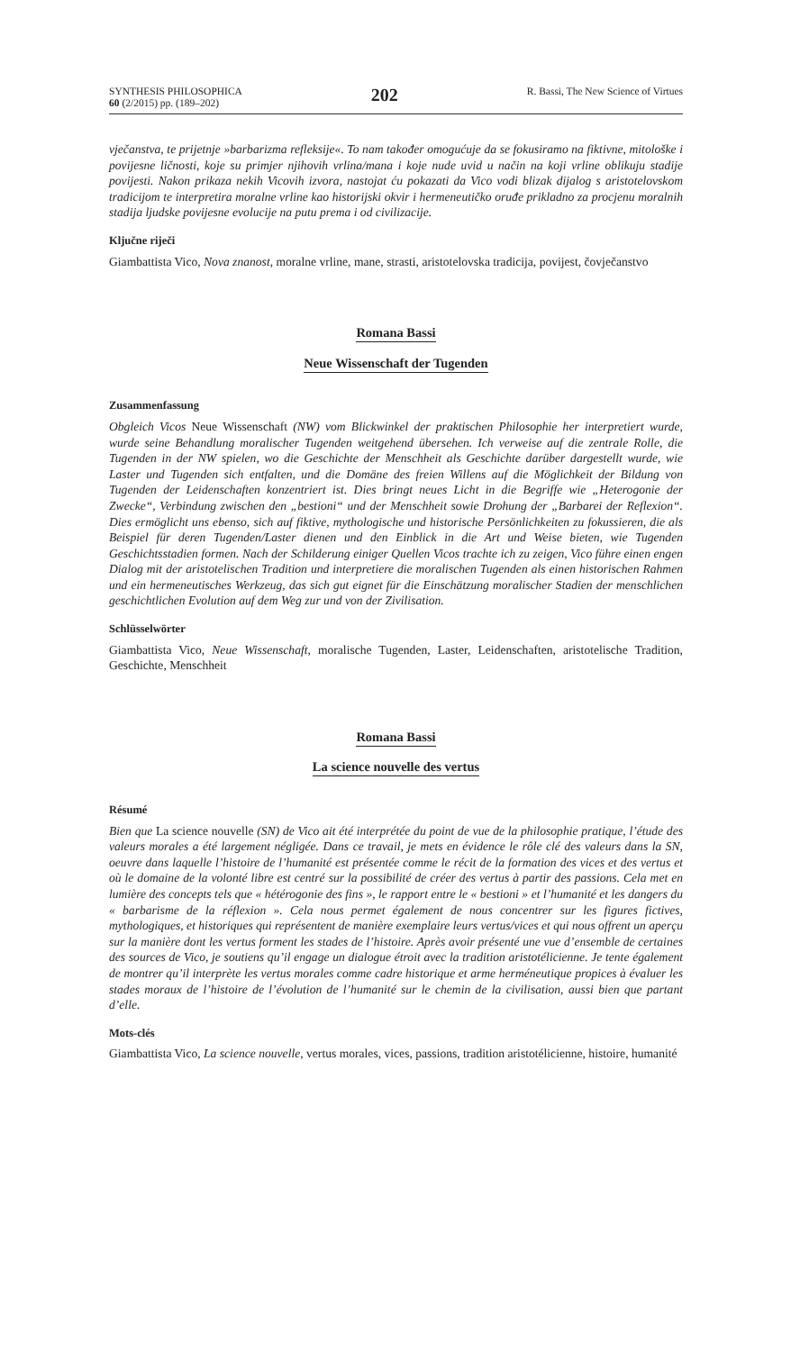SYNTHESIS PHILOSOPHICA
60 (2/2015) pp. (189–202)
202
R. Bassi, The New Science of Virtues
vječanstva, te prijetnje »barbarizma refleksije«. To nam također omogućuje da se fokusiramo na fiktivne, mitološke i povijesne ličnosti, koje su primjer njihovih vrlina/mana i koje nude uvid u način na koji vrline oblikuju stadije povijesti. Nakon prikaza nekih Vicovih izvora, nastojat ću pokazati da Vico vodi blizak dijalog s aristotelovskom tradicijom te interpretira moralne vrline kao historijski okvir i hermeneutičko oruđe prikladno za procjenu moralnih stadija ljudske povijesne evolucije na putu prema i od civilizacije.
Ključne riječi
Giambattista Vico, Nova znanost, moralne vrline, mane, strasti, aristotelovska tradicija, povijest, čovječanstvo
Romana Bassi
Neue Wissenschaft der Tugenden
Zusammenfassung
Obgleich Vicos Neue Wissenschaft (NW) vom Blickwinkel der praktischen Philosophie her interpretiert wurde, wurde seine Behandlung moralischer Tugenden weitgehend übersehen. Ich verweise auf die zentrale Rolle, die Tugenden in der NW spielen, wo die Geschichte der Menschheit als Geschichte darüber dargestellt wurde, wie Laster und Tugenden sich entfalten, und die Domäne des freien Willens auf die Möglichkeit der Bildung von Tugenden der Leidenschaften konzentriert ist. Dies bringt neues Licht in die Begriffe wie „Heterogonie der Zwecke“, Verbindung zwischen den „bestioni“ und der Menschheit sowie Drohung der „Barbarei der Reflexion“. Dies ermöglicht uns ebenso, sich auf fiktive, mythologische und historische Persönlichkeiten zu fokussieren, die als Beispiel für deren Tugenden/Laster dienen und den Einblick in die Art und Weise bieten, wie Tugenden Geschichtsstadien formen. Nach der Schilderung einiger Quellen Vicos trachte ich zu zeigen, Vico führe einen engen Dialog mit der aristotelischen Tradition und interpretiere die moralischen Tugenden als einen historischen Rahmen und ein hermeneutisches Werkzeug, das sich gut eignet für die Einschätzung moralischer Stadien der menschlichen geschichtlichen Evolution auf dem Weg zur und von der Zivilisation.
Schlüsselwörter
Giambattista Vico, Neue Wissenschaft, moralische Tugenden, Laster, Leidenschaften, aristotelische Tradition, Geschichte, Menschheit
Romana Bassi
La science nouvelle des vertus
Résumé
Bien que La science nouvelle (SN) de Vico ait été interprétée du point de vue de la philosophie pratique, l’étude des valeurs morales a été largement négligée. Dans ce travail, je mets en évidence le rôle clé des valeurs dans la SN, oeuvre dans laquelle l’histoire de l’humanité est présentée comme le récit de la formation des vices et des vertus et où le domaine de la volonté libre est centré sur la possibilité de créer des vertus à partir des passions. Cela met en lumière des concepts tels que « hétérogonie des fins », le rapport entre le « bestioni » et l’humanité et les dangers du « barbarisme de la réflexion ». Cela nous permet également de nous concentrer sur les figures fictives, mythologiques, et historiques qui représentent de manière exemplaire leurs vertus/vices et qui nous offrent un aperçu sur la manière dont les vertus forment les stades de l’histoire. Après avoir présenté une vue d’ensemble de certaines des sources de Vico, je soutiens qu’il engage un dialogue étroit avec la tradition aristotélicienne. Je tente également de montrer qu’il interprète les vertus morales comme cadre historique et arme herméneutique propices à évaluer les stades moraux de l’histoire de l’évolution de l’humanité sur le chemin de la civilisation, aussi bien que partant d’elle.
Mots-clés
Giambattista Vico, La science nouvelle, vertus morales, vices, passions, tradition aristotélicienne, histoire, humanité